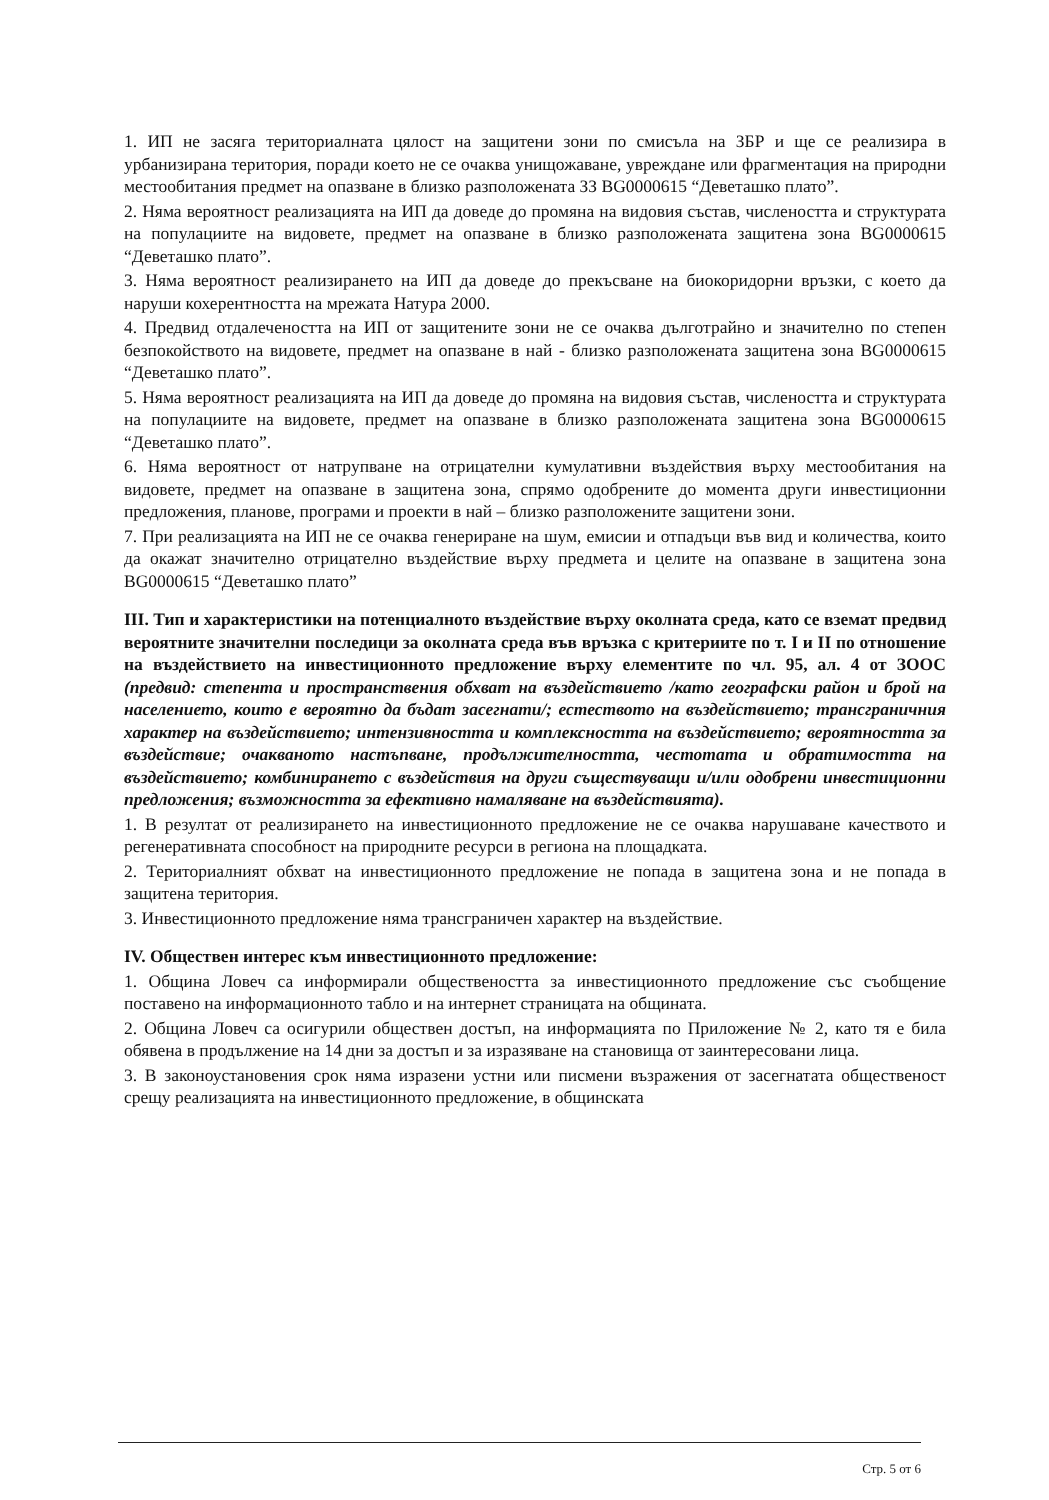1. ИП не засяга териториалната цялост на защитени зони по смисъла на ЗБР и ще се реализира в урбанизирана територия, поради което не се очаква унищожаване, увреждане или фрагментация на природни местообитания предмет на опазване в близко разположената ЗЗ BG0000615 “Деветашко плато”.
2. Няма вероятност реализацията на ИП да доведе до промяна на видовия състав, числеността и структурата на популациите на видовете, предмет на опазване в близко разположената защитена зона BG0000615 “Деветашко плато”.
3. Няма вероятност реализирането на ИП да доведе до прекъсване на биокоридорни връзки, с което да наруши кохерентността на мрежата Натура 2000.
4. Предвид отдалечеността на ИП от защитените зони не се очаква дълготрайно и значително по степен безпокойството на видовете, предмет на опазване в най - близко разположената защитена зона BG0000615 “Деветашко плато”.
5. Няма вероятност реализацията на ИП да доведе до промяна на видовия състав, числеността и структурата на популациите на видовете, предмет на опазване в близко разположената защитена зона BG0000615 “Деветашко плато”.
6. Няма вероятност от натрупване на отрицателни кумулативни въздействия върху местообитания на видовете, предмет на опазване в защитена зона, спрямо одобрените до момента други инвестиционни предложения, планове, програми и проекти в най – близко разположените защитени зони.
7. При реализацията на ИП не се очаква генериране на шум, емисии и отпадъци във вид и количества, които да окажат значително отрицателно въздействие върху предмета и целите на опазване в защитена зона BG0000615 “Деветашко плато”
III. Тип и характеристики на потенциалното въздействие върху околната среда, като се вземат предвид вероятните значителни последици за околната среда във връзка с критериите по т. I и II по отношение на въздействието на инвестиционното предложение върху елементите по чл. 95, ал. 4 от ЗООС (предвид: степента и пространствения обхват на въздействието /като географски район и брой на населението, които е вероятно да бъдат засегнати/; естеството на въздействието; трансграничния характер на въздействието; интензивността и комплексността на въздействието; вероятността за въздействие; очакваното настъпване, продължителността, честотата и обратимостта на въздействието; комбинирането с въздействия на други съществуващи и/или одобрени инвестиционни предложения; възможността за ефективно намаляване на въздействията).
1. В резултат от реализирането на инвестиционното предложение не се очаква нарушаване качеството и регенеративната способност на природните ресурси в региона на площадката.
2. Териториалният обхват на инвестиционното предложение не попада в защитена зона и не попада в защитена територия.
3. Инвестиционното предложение няма трансграничен характер на въздействие.
IV. Обществен интерес към инвестиционното предложение:
1. Община Ловеч са информирали обществеността за инвестиционното предложение със съобщение поставено на информационното табло и на интернет страницата на общината.
2. Община Ловеч са осигурили обществен достъп, на информацията по Приложение № 2, като тя е била обявена в продължение на 14 дни за достъп и за изразяване на становища от заинтересовани лица.
3. В законоустановения срок няма изразени устни или писмени възражения от засегнатата общественост срещу реализацията на инвестиционното предложение, в общинската
Стр. 5 от 6